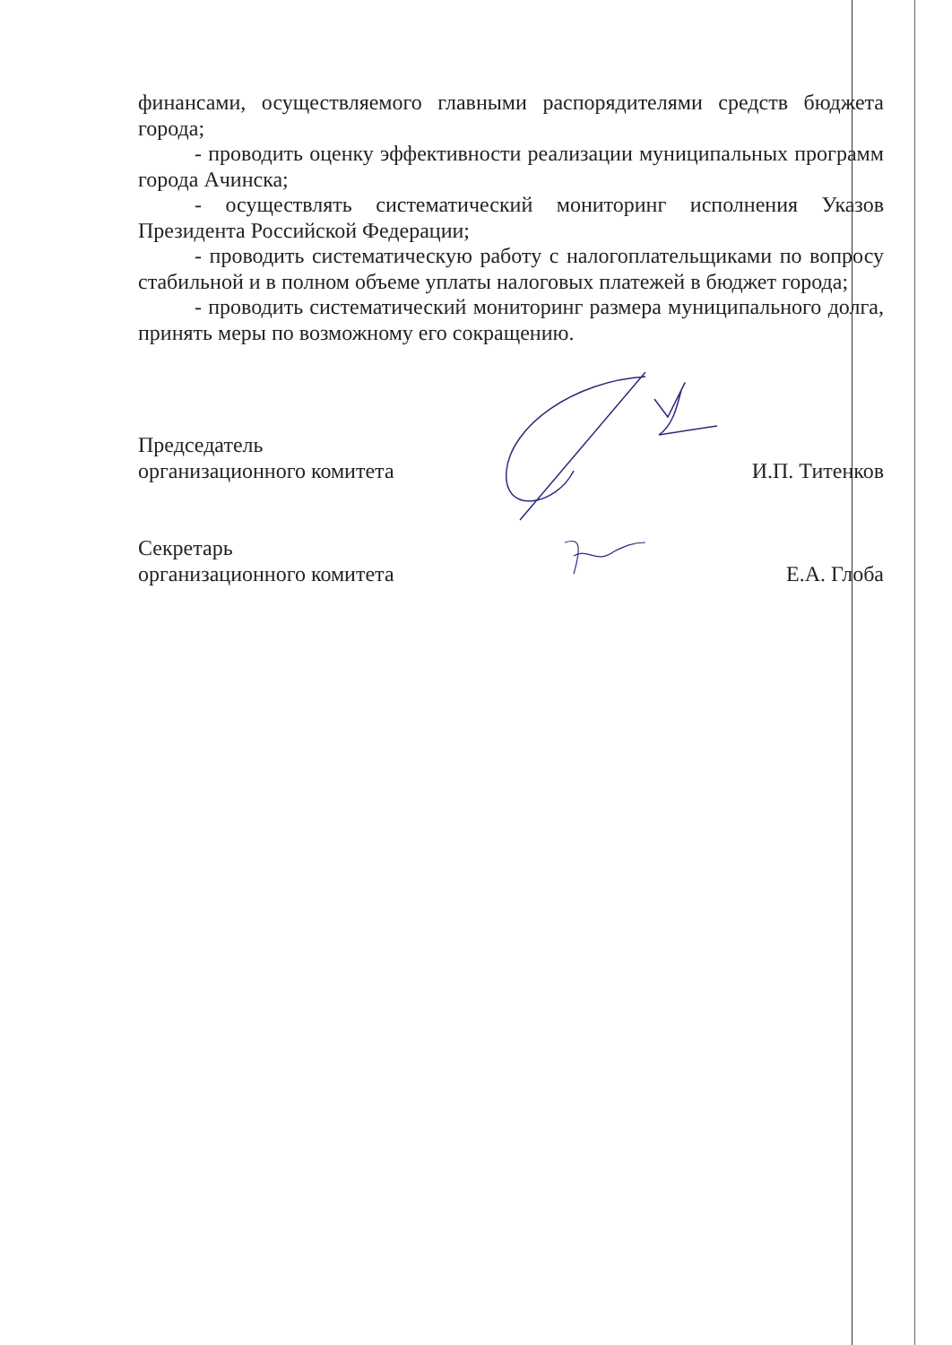финансами, осуществляемого главными распорядителями средств бюджета города;
- проводить оценку эффективности реализации муниципальных программ города Ачинска;
- осуществлять систематический мониторинг исполнения Указов Президента Российской Федерации;
- проводить систематическую работу с налогоплательщиками по вопросу стабильной и в полном объеме уплаты налоговых платежей в бюджет города;
- проводить систематический мониторинг размера муниципального долга, принять меры по возможному его сокращению.
Председатель
организационного комитета И.П. Титенков
Секретарь
организационного комитета Е.А. Глоба